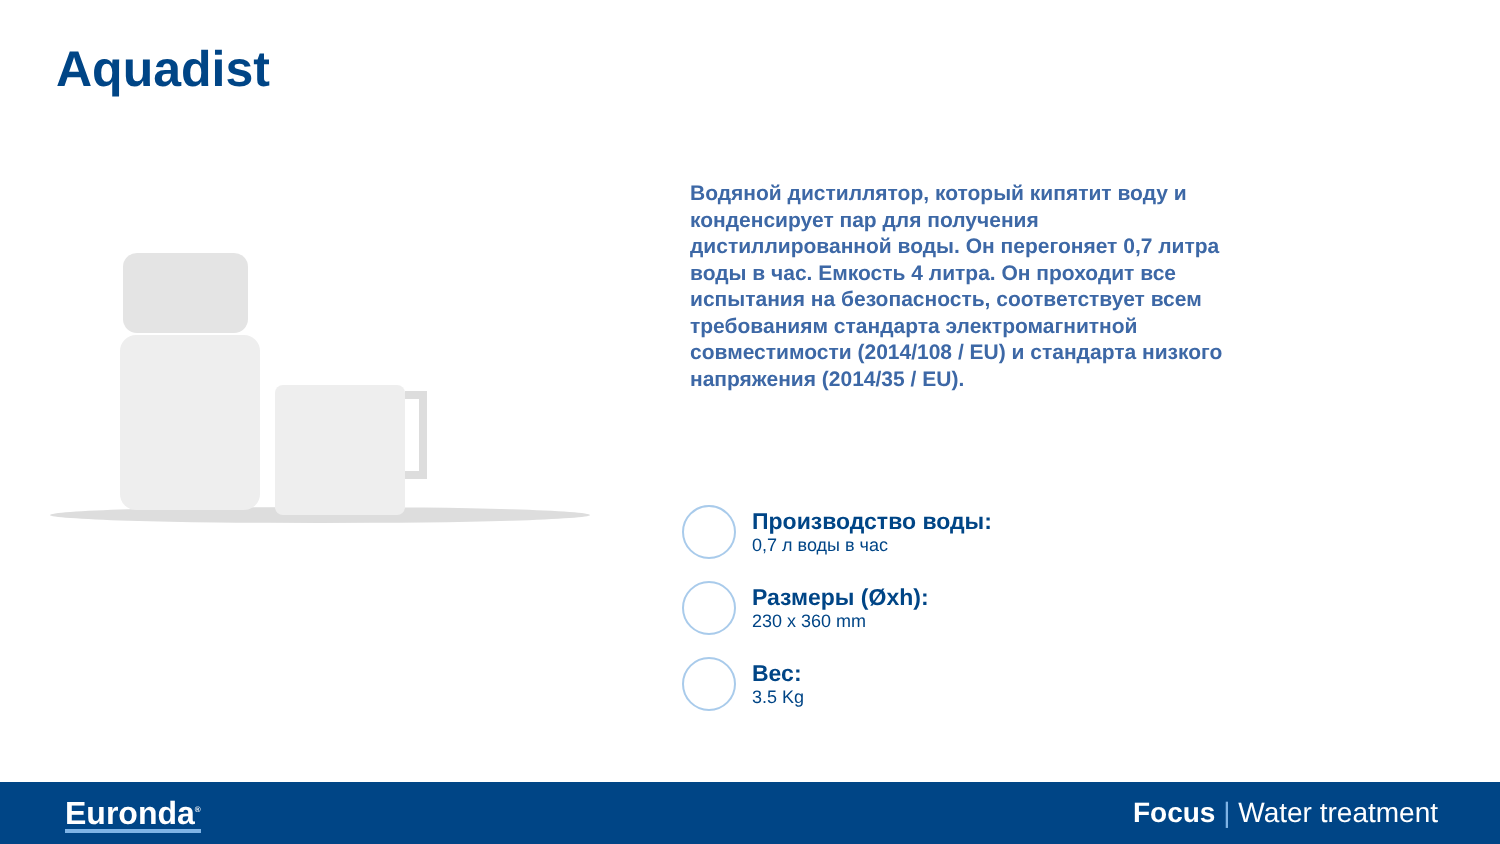Aquadist
Водяной дистиллятор, который кипятит воду и конденсирует пар для получения дистиллированной воды. Он перегоняет 0,7 литра воды в час. Емкость 4 литра. Он проходит все испытания на безопасность, соответствует всем требованиям стандарта электромагнитной совместимости (2014/108 / EU) и стандарта низкого напряжения (2014/35 / EU).
Производство воды:
0,7 л воды в час
Размеры (Øxh):
230 x 360 mm
Вес:
3.5 Kg
Euronda<sup>®</sup>
Focus | Water treatment